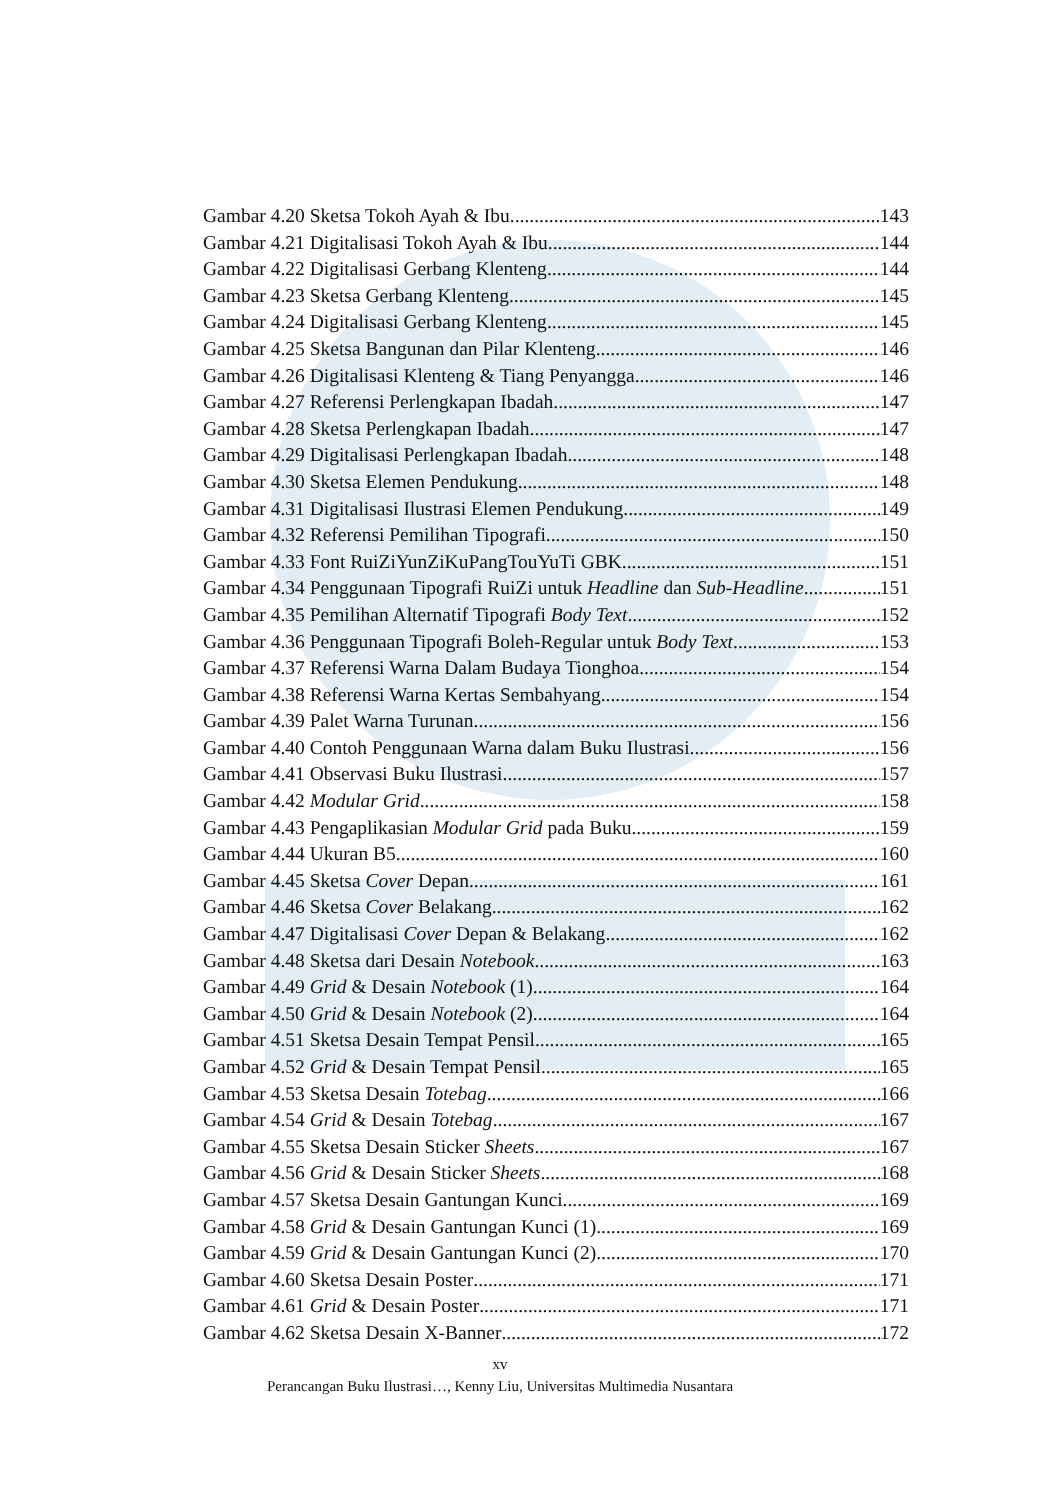Gambar 4.20 Sketsa Tokoh Ayah & Ibu 143
Gambar 4.21 Digitalisasi Tokoh Ayah & Ibu 144
Gambar 4.22 Digitalisasi Gerbang Klenteng 144
Gambar 4.23 Sketsa Gerbang Klenteng 145
Gambar 4.24 Digitalisasi Gerbang Klenteng 145
Gambar 4.25 Sketsa Bangunan dan Pilar Klenteng 146
Gambar 4.26 Digitalisasi Klenteng & Tiang Penyangga 146
Gambar 4.27 Referensi Perlengkapan Ibadah 147
Gambar 4.28 Sketsa Perlengkapan Ibadah 147
Gambar 4.29 Digitalisasi Perlengkapan Ibadah 148
Gambar 4.30 Sketsa Elemen Pendukung 148
Gambar 4.31 Digitalisasi Ilustrasi Elemen Pendukung 149
Gambar 4.32 Referensi Pemilihan Tipografi 150
Gambar 4.33 Font RuiZiYunZiKuPangTouYuTi GBK 151
Gambar 4.34 Penggunaan Tipografi RuiZi untuk Headline dan Sub-Headline 151
Gambar 4.35 Pemilihan Alternatif Tipografi Body Text 152
Gambar 4.36 Penggunaan Tipografi Boleh-Regular untuk Body Text 153
Gambar 4.37 Referensi Warna Dalam Budaya Tionghoa 154
Gambar 4.38 Referensi Warna Kertas Sembahyang 154
Gambar 4.39 Palet Warna Turunan 156
Gambar 4.40 Contoh Penggunaan Warna dalam Buku Ilustrasi 156
Gambar 4.41 Observasi Buku Ilustrasi 157
Gambar 4.42 Modular Grid 158
Gambar 4.43 Pengaplikasian Modular Grid pada Buku 159
Gambar 4.44 Ukuran B5 160
Gambar 4.45 Sketsa Cover Depan 161
Gambar 4.46 Sketsa Cover Belakang 162
Gambar 4.47 Digitalisasi Cover Depan & Belakang 162
Gambar 4.48 Sketsa dari Desain Notebook 163
Gambar 4.49 Grid & Desain Notebook (1) 164
Gambar 4.50 Grid & Desain Notebook (2) 164
Gambar 4.51 Sketsa Desain Tempat Pensil 165
Gambar 4.52 Grid & Desain Tempat Pensil 165
Gambar 4.53 Sketsa Desain Totebag 166
Gambar 4.54 Grid & Desain Totebag 167
Gambar 4.55 Sketsa Desain Sticker Sheets 167
Gambar 4.56 Grid & Desain Sticker Sheets 168
Gambar 4.57 Sketsa Desain Gantungan Kunci 169
Gambar 4.58 Grid & Desain Gantungan Kunci (1) 169
Gambar 4.59 Grid & Desain Gantungan Kunci (2) 170
Gambar 4.60 Sketsa Desain Poster 171
Gambar 4.61 Grid & Desain Poster 171
Gambar 4.62 Sketsa Desain X-Banner 172
xv
Perancangan Buku Ilustrasi…, Kenny Liu, Universitas Multimedia Nusantara